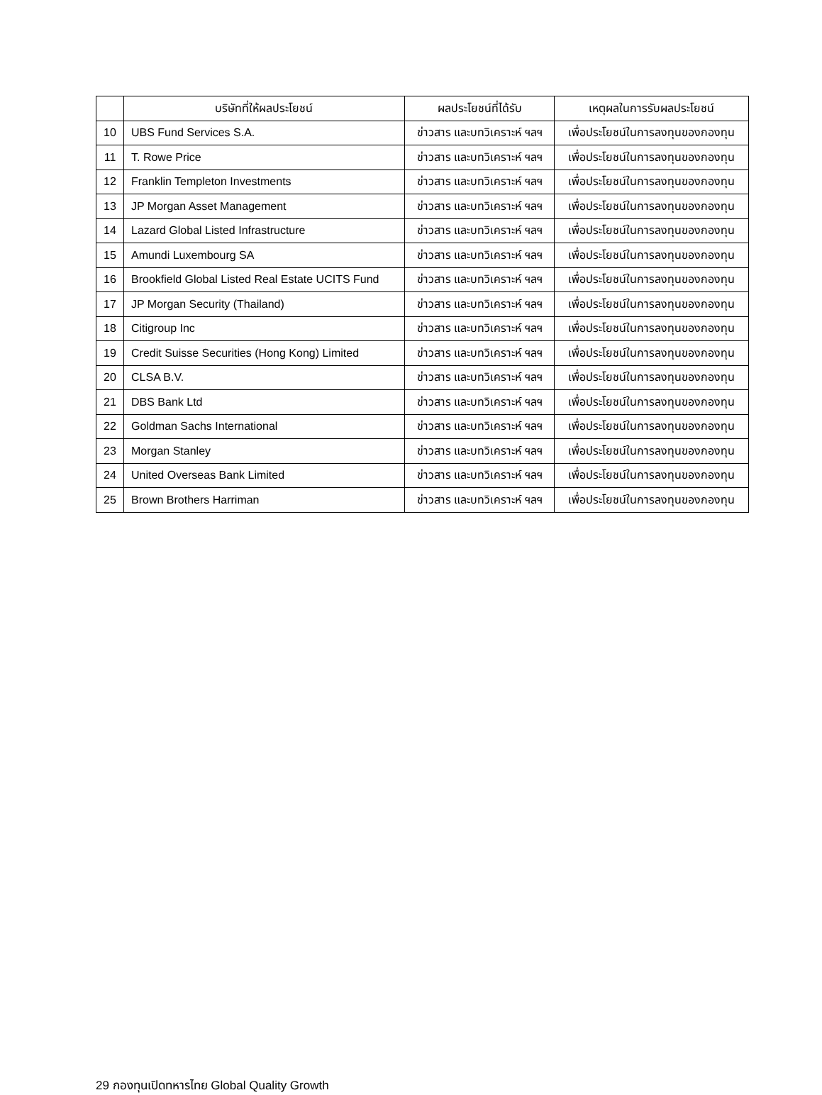| | บริษัทที่ให้ผลประโยชน์ | ผลประโยชน์ที่ได้รับ | เหตุผลในการรับผลประโยชน์ |
| --- | --- | --- | --- |
| 10 | UBS Fund Services S.A. | ข่าวสาร และบทวิเคราะห์ ฯลฯ | เพื่อประโยชน์ในการลงทุนของกองทุน |
| 11 | T. Rowe Price | ข่าวสาร และบทวิเคราะห์ ฯลฯ | เพื่อประโยชน์ในการลงทุนของกองทุน |
| 12 | Franklin Templeton Investments | ข่าวสาร และบทวิเคราะห์ ฯลฯ | เพื่อประโยชน์ในการลงทุนของกองทุน |
| 13 | JP Morgan Asset Management | ข่าวสาร และบทวิเคราะห์ ฯลฯ | เพื่อประโยชน์ในการลงทุนของกองทุน |
| 14 | Lazard Global Listed Infrastructure | ข่าวสาร และบทวิเคราะห์ ฯลฯ | เพื่อประโยชน์ในการลงทุนของกองทุน |
| 15 | Amundi Luxembourg SA | ข่าวสาร และบทวิเคราะห์ ฯลฯ | เพื่อประโยชน์ในการลงทุนของกองทุน |
| 16 | Brookfield Global Listed Real Estate UCITS Fund | ข่าวสาร และบทวิเคราะห์ ฯลฯ | เพื่อประโยชน์ในการลงทุนของกองทุน |
| 17 | JP Morgan Security (Thailand) | ข่าวสาร และบทวิเคราะห์ ฯลฯ | เพื่อประโยชน์ในการลงทุนของกองทุน |
| 18 | Citigroup Inc | ข่าวสาร และบทวิเคราะห์ ฯลฯ | เพื่อประโยชน์ในการลงทุนของกองทุน |
| 19 | Credit Suisse Securities (Hong Kong) Limited | ข่าวสาร และบทวิเคราะห์ ฯลฯ | เพื่อประโยชน์ในการลงทุนของกองทุน |
| 20 | CLSA B.V. | ข่าวสาร และบทวิเคราะห์ ฯลฯ | เพื่อประโยชน์ในการลงทุนของกองทุน |
| 21 | DBS Bank Ltd | ข่าวสาร และบทวิเคราะห์ ฯลฯ | เพื่อประโยชน์ในการลงทุนของกองทุน |
| 22 | Goldman Sachs International | ข่าวสาร และบทวิเคราะห์ ฯลฯ | เพื่อประโยชน์ในการลงทุนของกองทุน |
| 23 | Morgan Stanley | ข่าวสาร และบทวิเคราะห์ ฯลฯ | เพื่อประโยชน์ในการลงทุนของกองทุน |
| 24 | United Overseas Bank Limited | ข่าวสาร และบทวิเคราะห์ ฯลฯ | เพื่อประโยชน์ในการลงทุนของกองทุน |
| 25 | Brown Brothers Harriman | ข่าวสาร และบทวิเคราะห์ ฯลฯ | เพื่อประโยชน์ในการลงทุนของกองทุน |
29 กองทุนเปิดทหารไทย Global Quality Growth